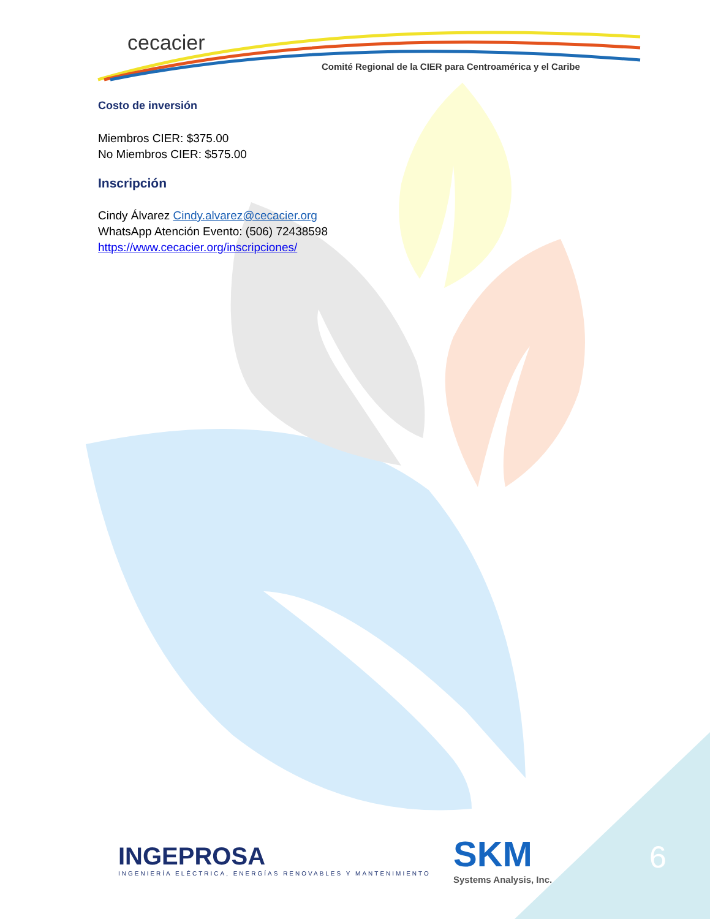cecacier
Comité Regional de la CIER para Centroamérica y el Caribe
Costo de inversión
Miembros CIER: $375.00
No Miembros CIER: $575.00
Inscripción
Cindy Álvarez Cindy.alvarez@cecacier.org
WhatsApp Atención Evento: (506) 72438598
https://www.cecacier.org/inscripciones/
INGEPROSA
INGENIERÍA ELÉCTRICA, ENERGÍAS RENOVABLES Y MANTENIMIENTO
SKM
Systems Analysis, Inc.
6